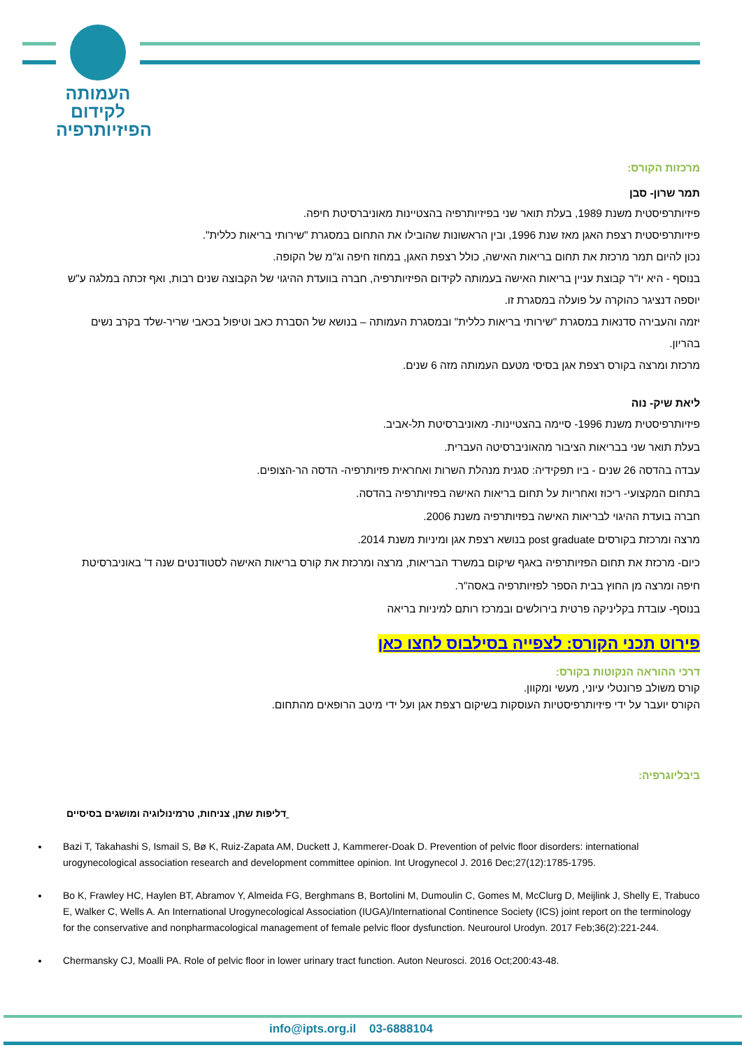העמותה
לקידום
הפיזיותרפיה
מרכזות הקורס:
תמר שרון- סבן
פיזיותרפיסטית משנת 1989, בעלת תואר שני בפיזיותרפיה בהצטיינות מאוניברסיטת חיפה.
פיזיותרפיסטית רצפת האגן מאז שנת 1996, ובין הראשונות שהובילו את התחום במסגרת "שירותי בריאות כללית".
נכון להיום תמר מרכזת את תחום בריאות האישה, כולל רצפת האגן, במחוז חיפה וג"מ של הקופה.
בנוסף - היא יו"ר קבוצת עניין בריאות האישה בעמותה לקידום הפיזיותרפיה, חברה בוועדת ההיגוי של הקבוצה שנים רבות, ואף זכתה במלגה ע"ש יוספה דנציגר כהוקרה על פועלה במסגרת זו.
יזמה והעבירה סדנאות במסגרת "שירותי בריאות כללית" ובמסגרת העמותה – בנושא של הסברת כאב וטיפול בכאבי שריר-שלד בקרב נשים בהריון.
מרכזת ומרצה בקורס רצפת אגן בסיסי מטעם העמותה מזה 6 שנים.
ליאת שיק- נוה
פיזיותרפיסטית משנת 1996- סיימה בהצטיינות- מאוניברסיטת תל-אביב.
בעלת תואר שני בבריאות הציבור מהאוניברסיטה העברית.
עבדה בהדסה 26 שנים - ביו תפקידיה: סגנית מנהלת השרות ואחראית פזיותרפיה- הדסה הר-הצופים.
בתחום המקצועי- ריכוז ואחריות על תחום בריאות האישה בפזיותרפיה בהדסה.
חברה בועדת ההיגוי לבריאות האישה בפזיותרפיה משנת 2006.
מרצה ומרכזת בקורסים post graduate בנושא רצפת אגן ומיניות משנת 2014.
כיום- מרכזת את תחום הפזיותרפיה באגף שיקום במשרד הבריאות, מרצה ומרכזת את קורס בריאות האישה לסטודנטים שנה ד' באוניברסיטת חיפה ומרצה מן החוץ בבית הספר לפזיותרפיה באסה"ר.
בנוסף- עובדת בקליניקה פרטית בירולשים ובמרכז רותם למיניות בריאה
פירוט תכני הקורס: לצפייה בסילבוס לחצו כאן
דרכי ההוראה הנקוטות בקורס:
קורס משולב פרונטלי עיוני, מעשי ומקוון.
הקורס יועבר על ידי פיזיותרפיסטיות העוסקות בשיקום רצפת אגן ועל ידי מיטב הרופאים מהתחום.
ביבליוגרפיה:
דליפות שתן, צניחות, טרמינולוגיה ומושגים בסיסיים
Bazi T, Takahashi S, Ismail S, Bø K, Ruiz-Zapata AM, Duckett J, Kammerer-Doak D. Prevention of pelvic floor disorders: international urogynecological association research and development committee opinion. Int Urogynecol J. 2016 Dec;27(12):1785-1795.
Bo K, Frawley HC, Haylen BT, Abramov Y, Almeida FG, Berghmans B, Bortolini M, Dumoulin C, Gomes M, McClurg D, Meijlink J, Shelly E, Trabuco E, Walker C, Wells A. An International Urogynecological Association (IUGA)/International Continence Society (ICS) joint report on the terminology for the conservative and nonpharmacological management of female pelvic floor dysfunction. Neurourol Urodyn. 2017 Feb;36(2):221-244.
Chermansky CJ, Moalli PA. Role of pelvic floor in lower urinary tract function. Auton Neurosci. 2016 Oct;200:43-48.
info@ipts.org.il 03-6888104